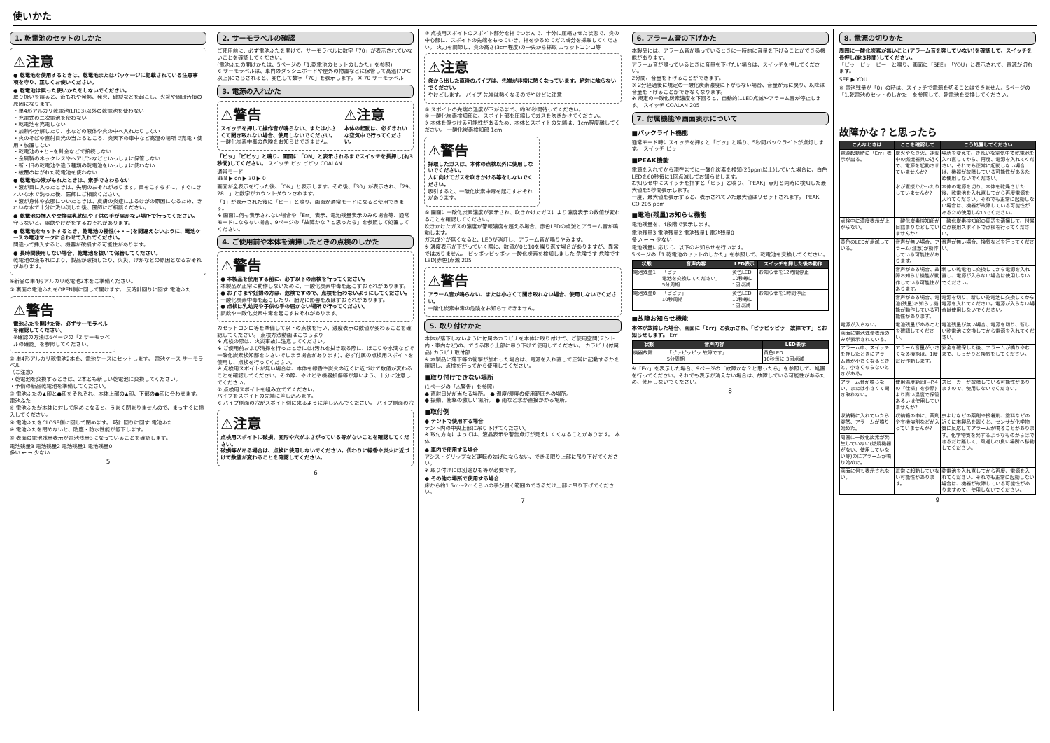使いかた
1. 乾電池のセットのしかた
⚠注意
● 乾電池を使用するときは、乾電池またはパッケージに記載されている注意事項を守り、正しくお使いください。
● 乾電池は誤った使いかたをしないでください。
取り扱いを誤ると、液もれや発熱、発火、破裂などを起こし、火災や周囲汚損の原因になります。
・単4形アルカリ乾電池(LR03)以外の乾電池を使わない
・充電式の二次電池を使わない
・乾電池を充電しない
・加熱や分解したり、水などの液体や火の中へ入れたりしない
・火のそばや直射日光の当たるところ、炎天下の車中など高温の場所で充電・使用・放置しない
・乾電池の+と−を針金などで接続しない
・金属製のネックレスやヘアピンなどといっしょに保管しない
・新・旧の乾電池や違う種類の乾電池をいっしょに使わない
・被覆のはがれた乾電池を使わない
● 乾電池の液がもれたときは、素手でさわらない
・液が目に入ったときは、失明のおそれがあります。目をこすらずに、すぐにきれいな水で洗った後、医師にご相談ください。
・液が身体や衣服についたときは、皮膚の炎症によるけがの原因になるため、きれいな水で十分に洗い流した後、医師にご相談ください。
● 乾電池の挿入や交換は乳幼児や子供の手が届かない場所で行ってください。
守らないと、誤飲やけがをするおそれがあります。
● 乾電池をセットするとき、乾電池の極性(+・−)を間違えないように、電池ケースの電池マークに合わせて入れてください。
間違って挿入すると、機器が破損する可能性があります。
● 長時間使用しない場合、乾電池を抜いて保管してください。
乾電池の液もれにより、製品が破損したり、火災、けがなどの原因となるおそれがあります。
※新品の単4形アルカリ乾電池2本をご準備ください。
① 裏面の電池ふたをOPEN側に回して開けます。 反時計回りに回す 電池ふた
⚠警告
電池ふたを開けた後、必ずサーモラベルを確認してください。
※確認の方法は6ページの「2.サーモラベルの確認」を参照してください。
② 単4形アルカリ乾電池2本を、電池ケースにセットします。 電池ケース サーモラベル
〈ご注意〉
・乾電池を交換するときは、2本とも新しい乾電池に交換してください。
・予備の新品乾電池を準備してください。
③ 電池ふたの▲印と●印をそれぞれ、本体上部の▲印、下部の●印に合わせます。 電池ふた
※ 電池ふたが本体に対して斜めになると、うまく閉まりませんので、まっすぐに挿入してください。
④ 電池ふたをCLOSE側に回して閉めます。 時計回りに回す 電池ふた
※ 電池ふたを閉めないと、防塵・防水性能が低下します。
⑤ 表面の電池残量表示が電池残量3になっていることを確認します。
電池残量3 電池残量2 電池残量1 電池残量0
多い ← → 少ない
5
2. サーモラベルの確認
ご使用前に、必ず電池ふたを開けて、サーモラベルに数字「70」が表示されていないことを確認してください。
(電池ふたの開けかたは、5ページの「1.乾電池のセットのしかた」を参照)
※ サーモラベルは、車内のダッシュボードや屋外の物置などに保管して高温(70℃以上)にさらされると、変色して数字「70」を表示します。 ✕ 70 サーモラベル
3. 電源の入れかた
⚠警告
スイッチを押して操作音が鳴らない、または小さくて聞き取れない場合、使用しないでください。
一酸化炭素中毒の危険をお知らせできません。
⚠注意
本体の起動は、必ずきれいな空気中で行ってください。
「ピッ」「ピピッ」と鳴り、画面に「ON」と表示されるまでスイッチを長押し(約3秒間)してください。 スイッチ ピッ ピピッ COALAN
通常モード
888 ▶ on ▶ 30 ▶ 0
画面が全表示を行った後、「ON」と表示します。その後、「30」が表示され、「29、28…」と数字がカウントダウンされます。
「1」が表示された後に「ピー」と鳴り、画面が通常モードになると使用できます。
※ 画面に何も表示されない場合や「Err」表示、電池残量表示のみの場合等、通常モードにならない場合、9ページの「故障かな？と思ったら」を参照して処置してください。
4. ご使用前や本体を清掃したときの点検のしかた
⚠警告
● 本製品を使用する前に、必ず以下の点検を行ってください。
本製品が正常に動作しないために、一酸化炭素中毒を起こすおそれがあります。
● お子さまや妊婦の方は、危険ですので、点検を行わないようにしてください。
一酸化炭素中毒を起こしたり、胎児に影響を及ぼすおそれがあります。
● 点検は乳幼児や子供の手の届かない場所で行ってください。
誤飲や一酸化炭素中毒を起こすおそれがあります。
カセットコンロ等を準備して以下の点検を行い、濃度表示の数値が変わることを確認してください。 点検方法動画はこちらより
※ 点検の際は、火災事故に注意してください。
※ ご使用前および清掃を行ったときには(汚れを拭き取る際に、ほこりや水滴などで一酸化炭素検知部をふさいでしまう場合があります)、必ず付属の点検用スポイトを使用し、点検を行ってください。
※ 点検用スポイトが無い場合は、本体を線香や炭火の近くに近づけて数値が変わることを確認してください。その際、やけどや機器損傷等が無いよう、十分に注意してください。
① 点検用スポイトを組み立ててください。
パイプをスポイトの先端に差し込みます。
※ パイプ側面の穴がスポイト側に来るように差し込んでください。 パイプ側面の穴
⚠注意
点検用スポイトに破損、変形や穴がふさがっている等がないことを確認してください。
破損等がある場合は、点検に使用しないでください。代わりに線香や炭火に近づけて数値が変わることを確認してください。
6
② 点検用スポイトのスポイト部分を指でつまんで、十分に圧縮させた状態で、炎の中心部に、スポイトの先端をもっていき、指をゆるめてガス成分を採取してください。 火力を調節し、炎の高さ(3cm程度)の中央から採取 カセットコンロ等
⚠注意
炎から出した直後のパイプは、先端が非常に熱くなっています。絶対に触らないでください。
やけどします。 パイプ 先端は熱くなるのでやけどに注意
③ スポイトの先端の温度が下がるまで、約30秒間待ってください。
④ 一酸化炭素検知部に、スポイト部を圧縮してガスを吹きかけてください。
※ 本体を傷つける可能性があるため、本体とスポイトの先端は、1cm程度離してください。 一酸化炭素検知部 1cm
⚠警告
採取したガスは、本体の点検以外に使用しないでください。
人に向けてガスを吹きかける等をしないでください。
吸引すると、一酸化炭素中毒を起こすおそれがあります。
⑤ 画面に一酸化炭素濃度が表示され、吹きかけたガスにより濃度表示の数値が変わることを確認してください。
吹きかけたガスの濃度が警報濃度を超える場合、赤色LEDの点滅とアラーム音が鳴動します。
ガス成分が無くなると、LEDが消灯し、アラーム音が鳴りやみます。
※ 濃度表示が下がっていく際に、数値が0と10を繰り返す場合がありますが、異常ではありません。 ピッポッピッポッ 一酸化炭素を検知しました 危険です 危険です LED(赤色)点滅 205
⚠警告
アラーム音が鳴らない、または小さくて聞き取れない場合、使用しないでください。
一酸化炭素中毒の危険をお知らせできません。
5. 取り付けかた
本体が落下しないように付属のカラビナを本体に取り付けて、ご使用空間(テント内・車内など)の、できる限り上部に吊り下げて使用してください。 カラビナ(付属品) カラビナ取付部
※ 本製品に落下等の衝撃が加わった場合は、電源を入れ直して正常に起動するかを確認し、点検を行ってから使用してください。
■取り付けできない場所
(1ページの「⚠警告」を参照)
● 直射日光が当たる場所。 ● 温度/湿度の使用範囲外の場所。
● 振動、衝撃の激しい場所。 ● 雨など水が直接かかる場所。
■取付例
● テントで使用する場合
テント内の中央上部に吊り下げてください。
※ 取付方向によっては、液晶表示や警告点灯が見えにくくなることがあります。 本体
● 車内で使用する場合
アシストグリップなど運転の妨げにならない、できる限り上部に吊り下げてください。
※ 取り付けには別途ひも等が必要です。
● その他の場所で使用する場合
床から約1.5m〜2mくらいの手が届く範囲のできるだけ上部に吊り下げてください。
7
6. アラーム音の下げかた
本製品には、アラーム音が鳴っているときに一時的に音量を下げることができる機能があります。
アラーム音が鳴っているときに音量を下げたい場合は、スイッチを押してください。
2分間、音量を下げることができます。
※ 2分経過後に規定の一酸化炭素濃度に下がらない場合、音量が元に戻り、以降は音量を下げることができなくなります。
※ 規定の一酸化炭素濃度を下回ると、自動的にLED点滅やアラーム音が停止します。 スイッチ COALAN 205
7. 付属機能や画面表示について
■バックライト機能
通常モード時にスイッチを押すと「ピッ」と鳴り、5秒間バックライトが点灯します。 スイッチ ピッ
■PEAK機能
電源を入れてから現在までに一酸化炭素を検知(25ppm以上)していた場合に、白色LEDを60秒毎に1回点滅してお知らせします。
お知らせ中にスイッチを押すと「ピッ」と鳴り、「PEAK」点灯と同時に検知した最大値を5秒間表示します。
一度、最大値を表示すると、表示されていた最大値はリセットされます。 PEAK CO 205 ppm
■電池(残量)お知らせ機能
電池残量を、4段階で表示します。
電池残量3 電池残量2 電池残量1 電池残量0
多い ← → 少ない
電池残量に応じて、以下のお知らせを行います。
5ページの「1.乾電池のセットのしかた」を参照して、乾電池を交換してください。
| 状態 | 音声内容 | LED表示 | スイッチを押した後の動作 |
| --- | --- | --- | --- |
| 電池残量1 | 「ピッ 電池を交換してください」 5分周期 | 黄色LED 10秒毎に 1回点滅 | お知らせを12時間停止 |
| 電池残量0 | 「ピピッ」 10秒周期 | 黄色LED 10秒毎に 1回点滅 | お知らせを1時間停止 |
■故障お知らせ機能
本体が故障した場合、画面に「Err」と表示され、「ピッピッピッ　故障です」とお知らせします。 Err
| 状態 | 音声内容 | LED表示 |
| --- | --- | --- |
| 機器故障 | 「ピッピッピッ 故障です」 5分周期 | 黄色LED 10秒毎に 3回点滅 |
※「Err」を表示した場合、9ページの「故障かな？と思ったら」を参照して、処置を行ってください。それでも表示が消えない場合は、故障している可能性があるため、使用しないでください。
8
8. 電源の切りかた
周囲に一酸化炭素が無いこと(アラーム音を発していない)を確認して、スイッチを長押し(約3秒間)してください。
「ピッ　ピッ　ピー」と鳴り、画面に「SEE」「YOU」と表示されて、電源が切れます。
SEE ▶ YOU
※ 電池残量が「0」の時は、スイッチで電源を切ることはできません。5ページの「1.乾電池のセットのしかた」を参照して、乾電池を交換してください。
故障かな？と思ったら
| こんなときは | ここを確認して | こう処置してください |
| --- | --- | --- |
| 電源起動時に「Err」表示が出る。 | 炭火やたき火、運転中の燃焼器具の近くで、電源を起動させていませんか? | 場所を変えて、きれいな空気中で乾電池を入れ直してから、再度、電源を入れてください。それでも正常に起動しない場合は、機器が故障している可能性があるため使用しないでください。 |
| | 水が直接かかったりしていませんか? | 本体の電源を切り、本体を乾燥させた後、乾電池を入れ直してから再度電源を入れてください。それでも正常に起動しない場合は、機器が故障している可能性があるため使用しないでください。 |
| 点検中に濃度表示が上がらない。 | 一酸化炭素検知部が目詰まりなどしていませんか? | 一酸化炭素検知部の周辺を清掃して、付属の点検用スポイトで点検を行ってください。 |
| 黄色のLEDが点滅している。 | 音声が無い場合、アラーム(注意)が動作している可能性があります。 | 音声が無い場合、換気などを行ってください。 |
| | 音声がある場合、故障お知らせ機能が動作している可能性があります。 | 新しい乾電池に交換してから電源を入れ直し、電源が入らない場合は使用しないでください。 |
| | 音声がある場合、電池(残量)お知らせ機能が動作している可能性があります。 | 電源を切り、新しい乾電池に交換してから電源を入れてください。電源が入らない場合は使用しないでください。 |
| 電源が入らない。 | 電池残量があることを確認してください。 | 電池残量が無い場合、電源を切り、新しい乾電池に交換してから電源を入れてください。 |
| 画面に電池残量表示のみが表示されている。 | | |
| アラーム中、スイッチを押したときにアラーム音が小さくなるときと、小さくならないときがある。 | アラーム音量が小さくなる機能は、1度だけ作動します。 | 安全を確保した後、アラームが鳴りやむまで、しっかりと換気をしてください。 |
| アラーム音が鳴らない、または小さくて聞き取れない。 | 使用温度範囲(⇒P.4の「仕様」を参照)より高い温度で保管あるいは使用していませんか? | スピーカーが故障している可能性がありますので、使用しないでください。 |
| 収納箱に入れていたら突然、アラームが鳴り始めた。 | 収納箱の中に、薬剤や有機溶剤などが入っていませんか? | 虫よけなどの薬剤や接着剤、塗料などの近くに本製品を置くと、センサが化学物質に反応してアラームが鳴ることがあります。化学物質を発するようなものからはできるだけ離して、風通しの良い場所へ移動してください。 |
| 周囲に一酸化炭素が発生していない(燃焼機器がない、使用していない等)のにアラームが鳴り始めた。 | | |
| 画面に何も表示されない。 | 正常に起動していない可能性があります。 | 乾電池を入れ直してから再度、電源を入れてください。それでも正常に起動しない場合は、機器が故障している可能性がありますので、使用しないでください。 |
9